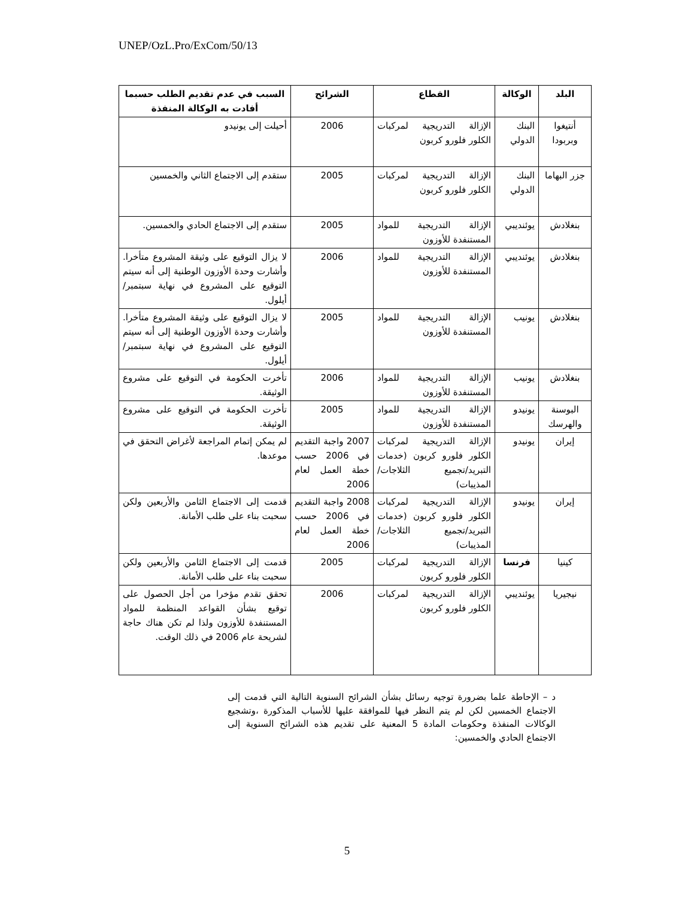UNEP/OzL.Pro/ExCom/50/13
| البلد | الوكالة | القطاع | الشرائح | السبب في عدم تقديم الطلب حسبما أفادت به الوكالة المنفذة |
| --- | --- | --- | --- | --- |
| أنتيغوا وبربودا | البنك الدولي | الإزالة التدريجية لمركبات الكلور فلورو كربون | 2006 | أحيلت إلى يونيدو |
| جزر البهاما | البنك الدولي | الإزالة التدريجية لمركبات الكلور فلورو كربون | 2005 | ستقدم إلى الاجتماع الثاني والخمسين |
| بنغلادش | يوئنديبي | الإزالة التدريجية للمواد المستنفدة للأوزون | 2005 | ستقدم إلى الاجتماع الحادي والخمسين. |
| بنغلادش | يوئنديبي | الإزالة التدريجية للمواد المستنفدة للأوزون | 2006 | لا يزال التوقيع على وثيقة المشروع متأخرا. وأشارت وحدة الأوزون الوطنية إلى أنه سيتم التوقيع على المشروع في نهاية سبتمبر/أيلول. |
| بنغلادش | يونيب | الإزالة التدريجية للمواد المستنفدة للأوزون | 2005 | لا يزال التوقيع على وثيقة المشروع متأخرا. وأشارت وحدة الأوزون الوطنية إلى أنه سيتم التوقيع على المشروع في نهاية سبتمبر/أيلول. |
| بنغلادش | يونيب | الإزالة التدريجية للمواد المستنفدة للأوزون | 2006 | تأخرت الحكومة في التوقيع على مشروع الوثيقة. |
| البوسنة والهرسك | يونيدو | الإزالة التدريجية للمواد المستنفدة للأوزون | 2005 | تأخرت الحكومة في التوقيع على مشروع الوثيقة. |
| إيران | يونيدو | الإزالة التدريجية لمركبات الكلور فلورو كربون (خدمات التبريد/تجميع الثلاجات/المذيبات) | 2007 واجبة التقديم في 2006 حسب خطة العمل لعام 2006 | لم يمكن إتمام المراجعة لأغراض التحقق في موعدها. |
| إيران | يونيدو | الإزالة التدريجية لمركبات الكلور فلورو كربون (خدمات التبريد/تجميع الثلاجات/المذيبات) | 2008 واجبة التقديم في 2006 حسب خطة العمل لعام 2006 | قدمت إلى الاجتماع الثامن والأربعين ولكن سحبت بناء على طلب الأمانة. |
| كينيا | فرنسا | الإزالة التدريجية لمركبات الكلور فلورو كربون | 2005 | قدمت إلى الاجتماع الثامن والأربعين ولكن سحبت بناء على طلب الأمانة. |
| نيجيريا | يوئنديبي | الإزالة التدريجية لمركبات الكلور فلورو كربون | 2006 | تحقق تقدم مؤخرا من أجل الحصول على توقيع بشأن القواعد المنظمة للمواد المستنفدة للأوزون ولذا لم تكن هناك حاجة لشريحة عام 2006 في ذلك الوقت. |
د – الإحاطة علما بضرورة توجيه رسائل بشأن الشرائح السنوية التالية التي قدمت إلى الاجتماع الخمسين لكن لم يتم النظر فيها للموافقة عليها للأسباب المذكورة ،وتشجيع الوكالات المنفذة وحكومات المادة 5 المعنية على تقديم هذه الشرائح السنوية إلى الاجتماع الحادي والخمسين:
5